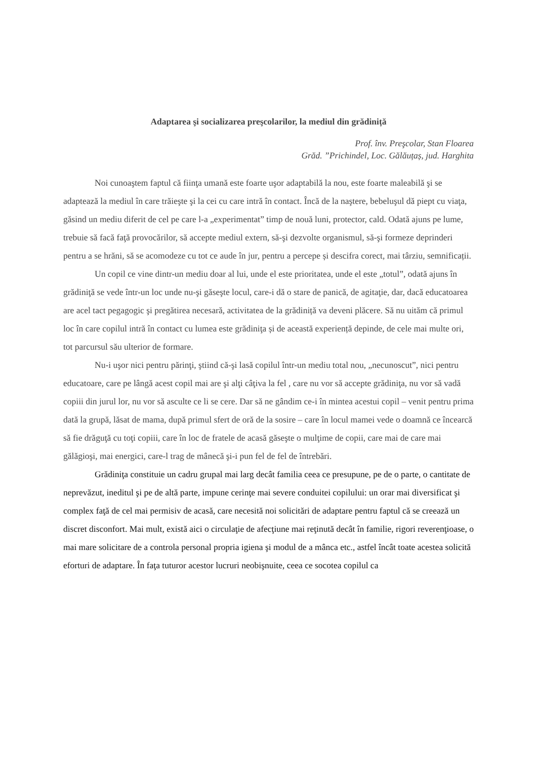Adaptarea şi socializarea preşcolarilor, la mediul din grădiniță
Prof. înv. Preşcolar, Stan Floarea
Grăd. ”Prichindel, Loc. Gălăuțaș, jud. Harghita
Noi cunoaştem faptul că fiinţa umană este foarte uşor adaptabilă la nou, este foarte maleabilă şi se adaptează la mediul în care trăieşte şi la cei cu care intră în contact. Încă de la naştere, bebeluşul dă piept cu viaţa, găsind un mediu diferit de cel pe care l-a „experimentat” timp de nouă luni, protector, cald. Odată ajuns pe lume, trebuie să facă faţă provocărilor, să accepte mediul extern, să-şi dezvolte organismul, să-şi formeze deprinderi pentru a se hrăni, să se acomodeze cu tot ce aude în jur, pentru a percepe și descifra corect, mai târziu, semnificații.
Un copil ce vine dintr-un mediu doar al lui, unde el este prioritatea, unde el este „totul”, odată ajuns în grădiniţă se vede într-un loc unde nu-şi găseşte locul, care-i dă o stare de panică, de agitaţie, dar, dacă educatoarea are acel tact pegagogic şi pregătirea necesară, activitatea de la grădiniță va deveni plăcere. Să nu uităm că primul loc în care copilul intră în contact cu lumea este grădiniţa și de această experiență depinde, de cele mai multe ori, tot parcursul său ulterior de formare.
Nu-i uşor nici pentru părinţi, ştiind că-şi lasă copilul într-un mediu total nou, „necunoscut”, nici pentru educatoare, care pe lângă acest copil mai are şi alţi câţiva la fel , care nu vor să accepte grădiniţa, nu vor să vadă copiii din jurul lor, nu vor să asculte ce li se cere. Dar să ne gândim ce-i în mintea acestui copil – venit pentru prima dată la grupă, lăsat de mama, după primul sfert de oră de la sosire – care în locul mamei vede o doamnă ce încearcă să fie drăguţă cu toţi copiii, care în loc de fratele de acasă găseşte o mulţime de copii, care mai de care mai gălăgioşi, mai energici, care-l trag de mânecă şi-i pun fel de fel de întrebări.
Grădiniţa constituie un cadru grupal mai larg decât familia ceea ce presupune, pe de o parte, o cantitate de neprevăzut, ineditul şi pe de altă parte, impune cerinţe mai severe conduitei copilului: un orar mai diversificat şi complex faţă de cel mai permisiv de acasă, care necesită noi solicitări de adaptare pentru faptul că se creează un discret disconfort. Mai mult, există aici o circulaţie de afecţiune mai reţinută decât în familie, rigori reverenţioase, o mai mare solicitare de a controla personal propria igiena şi modul de a mânca etc., astfel încât toate acestea solicită eforturi de adaptare. În faţa tuturor acestor lucruri neobişnuite, ceea ce socotea copilul ca